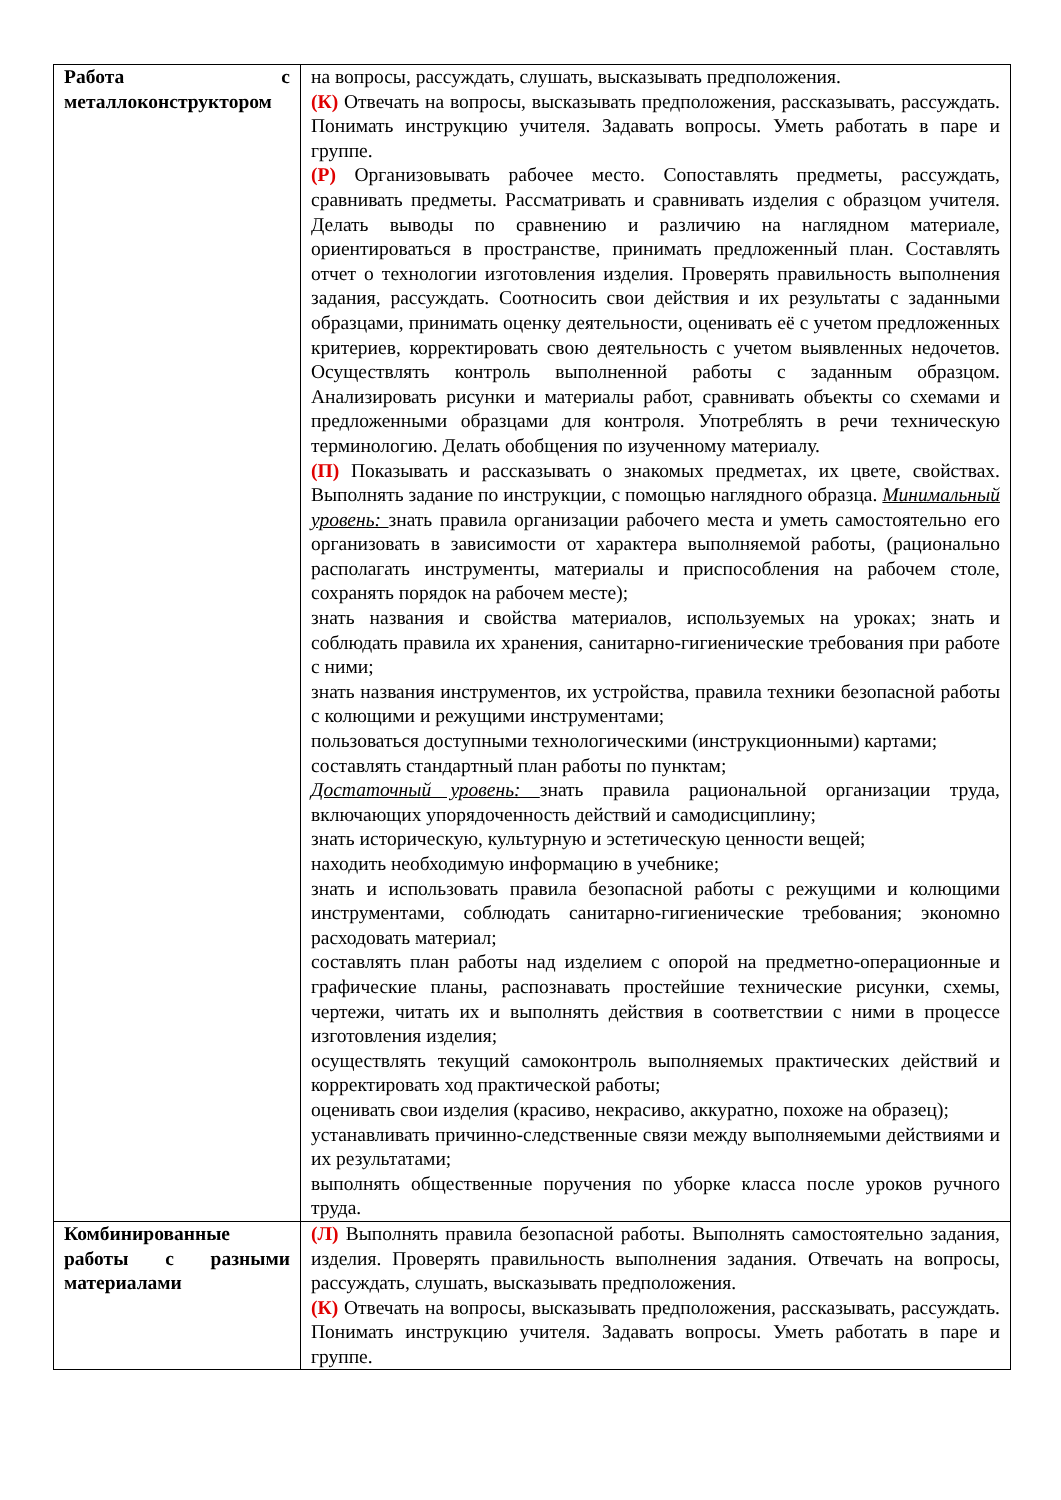| Работа с металлоконструктором | на вопросы, рассуждать, слушать, высказывать предположения. (К) Отвечать на вопросы, высказывать предположения, рассказывать, рассуждать. Понимать инструкцию учителя. Задавать вопросы. Уметь работать в паре и группе. (Р) Организовывать рабочее место. Сопоставлять предметы, рассуждать, сравнивать предметы. Рассматривать и сравнивать изделия с образцом учителя. Делать выводы по сравнению и различию на наглядном материале, ориентироваться в пространстве, принимать предложенный план. Составлять отчет о технологии изготовления изделия. Проверять правильность выполнения задания, рассуждать. Соотносить свои действия и их результаты с заданными образцами, принимать оценку деятельности, оценивать её с учетом предложенных критериев, корректировать свою деятельность с учетом выявленных недочетов. Осуществлять контроль выполненной работы с заданным образцом. Анализировать рисунки и материалы работ, сравнивать объекты со схемами и предложенными образцами для контроля. Употреблять в речи техническую терминологию. Делать обобщения по изученному материалу. (П) Показывать и рассказывать о знакомых предметах, их цвете, свойствах. Выполнять задание по инструкции, с помощью наглядного образца. Минимальный уровень: знать правила организации рабочего места и уметь самостоятельно его организовать в зависимости от характера выполняемой работы, (рационально располагать инструменты, материалы и приспособления на рабочем столе, сохранять порядок на рабочем месте); знать названия и свойства материалов, используемых на уроках; знать и соблюдать правила их хранения, санитарно-гигиенические требования при работе с ними; знать названия инструментов, их устройства, правила техники безопасной работы с колющими и режущими инструментами; пользоваться доступными технологическими (инструкционными) картами; составлять стандартный план работы по пунктам; Достаточный уровень: знать правила рациональной организации труда, включающих упорядоченность действий и самодисциплину; знать историческую, культурную и эстетическую ценности вещей; находить необходимую информацию в учебнике; знать и использовать правила безопасной работы с режущими и колющими инструментами, соблюдать санитарно-гигиенические требования; экономно расходовать материал; составлять план работы над изделием с опорой на предметно-операционные и графические планы, распознавать простейшие технические рисунки, схемы, чертежи, читать их и выполнять действия в соответствии с ними в процессе изготовления изделия; осуществлять текущий самоконтроль выполняемых практических действий и корректировать ход практической работы; оценивать свои изделия (красиво, некрасиво, аккуратно, похоже на образец); устанавливать причинно-следственные связи между выполняемыми действиями и их результатами; выполнять общественные поручения по уборке класса после уроков ручного труда. |
| Комбинированные работы с разными материалами | (Л) Выполнять правила безопасной работы. Выполнять самостоятельно задания, изделия. Проверять правильность выполнения задания. Отвечать на вопросы, рассуждать, слушать, высказывать предположения. (К) Отвечать на вопросы, высказывать предположения, рассказывать, рассуждать. Понимать инструкцию учителя. Задавать вопросы. Уметь работать в паре и группе. |